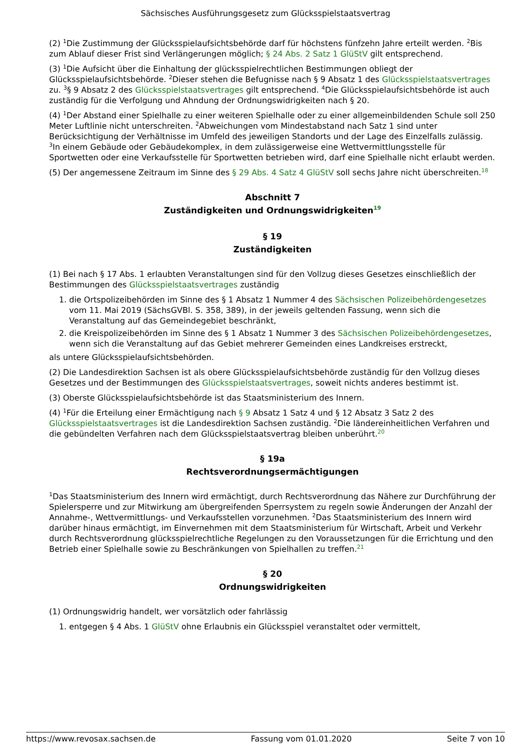Sächsisches Ausführungsgesetz zum Glücksspielstaatsvertrag
(2) <sup>1</sup>Die Zustimmung der Glücksspielaufsichtsbehörde darf für höchstens fünfzehn Jahre erteilt werden. <sup>2</sup>Bis zum Ablauf dieser Frist sind Verlängerungen möglich; § 24 Abs. 2 Satz 1 GlüStV gilt entsprechend.
(3) <sup>1</sup>Die Aufsicht über die Einhaltung der glücksspielrechtlichen Bestimmungen obliegt der Glücksspielaufsichtsbehörde. <sup>2</sup>Dieser stehen die Befugnisse nach § 9 Absatz 1 des Glücksspielstaatsvertrages zu. <sup>3</sup>§ 9 Absatz 2 des Glücksspielstaatsvertrages gilt entsprechend. <sup>4</sup>Die Glücksspielaufsichtsbehörde ist auch zuständig für die Verfolgung und Ahndung der Ordnungswidrigkeiten nach § 20.
(4) <sup>1</sup>Der Abstand einer Spielhalle zu einer weiteren Spielhalle oder zu einer allgemeinbildenden Schule soll 250 Meter Luftlinie nicht unterschreiten. <sup>2</sup>Abweichungen vom Mindestabstand nach Satz 1 sind unter Berücksichtigung der Verhältnisse im Umfeld des jeweiligen Standorts und der Lage des Einzelfalls zulässig. <sup>3</sup>In einem Gebäude oder Gebäudekomplex, in dem zulässigerweise eine Wettvermittlungsstelle für Sportwetten oder eine Verkaufsstelle für Sportwetten betrieben wird, darf eine Spielhalle nicht erlaubt werden.
(5) Der angemessene Zeitraum im Sinne des § 29 Abs. 4 Satz 4 GlüStV soll sechs Jahre nicht überschreiten.<sup>18</sup>
Abschnitt 7
Zuständigkeiten und Ordnungswidrigkeiten<sup>19</sup>
§ 19
Zuständigkeiten
(1) Bei nach § 17 Abs. 1 erlaubten Veranstaltungen sind für den Vollzug dieses Gesetzes einschließlich der Bestimmungen des Glücksspielstaatsvertrages zuständig
1. die Ortspolizeibehörden im Sinne des § 1 Absatz 1 Nummer 4 des Sächsischen Polizeibehördengesetzes vom 11. Mai 2019 (SächsGVBl. S. 358, 389), in der jeweils geltenden Fassung, wenn sich die Veranstaltung auf das Gemeindegebiet beschränkt,
2. die Kreispolizeibehörden im Sinne des § 1 Absatz 1 Nummer 3 des Sächsischen Polizeibehördengesetzes, wenn sich die Veranstaltung auf das Gebiet mehrerer Gemeinden eines Landkreises erstreckt,
als untere Glücksspielaufsichtsbehörden.
(2) Die Landesdirektion Sachsen ist als obere Glücksspielaufsichtsbehörde zuständig für den Vollzug dieses Gesetzes und der Bestimmungen des Glücksspielstaatsvertrages, soweit nichts anderes bestimmt ist.
(3) Oberste Glücksspielaufsichtsbehörde ist das Staatsministerium des Innern.
(4) <sup>1</sup>Für die Erteilung einer Ermächtigung nach § 9 Absatz 1 Satz 4 und § 12 Absatz 3 Satz 2 des Glücksspielstaatsvertrages ist die Landesdirektion Sachsen zuständig. <sup>2</sup>Die ländereinheitlichen Verfahren und die gebündelten Verfahren nach dem Glücksspielstaatsvertrag bleiben unberührt.<sup>20</sup>
§ 19a
Rechtsverordnungsermächtigungen
<sup>1</sup> Das Staatsministerium des Innern wird ermächtigt, durch Rechtsverordnung das Nähere zur Durchführung der Spielersperre und zur Mitwirkung am übergreifenden Sperrsystem zu regeln sowie Änderungen der Anzahl der Annahme-, Wettvermittlungs- und Verkaufsstellen vorzunehmen. <sup>2</sup>Das Staatsministerium des Innern wird darüber hinaus ermächtigt, im Einvernehmen mit dem Staatsministerium für Wirtschaft, Arbeit und Verkehr durch Rechtsverordnung glücksspielrechtliche Regelungen zu den Voraussetzungen für die Errichtung und den Betrieb einer Spielhalle sowie zu Beschränkungen von Spielhallen zu treffen.<sup>21</sup>
§ 20
Ordnungswidrigkeiten
(1) Ordnungswidrig handelt, wer vorsätzlich oder fahrlässig
1. entgegen § 4 Abs. 1 GlüStV ohne Erlaubnis ein Glücksspiel veranstaltet oder vermittelt,
https://www.revosax.sachsen.de Fassung vom 01.01.2020 Seite 7 von 10